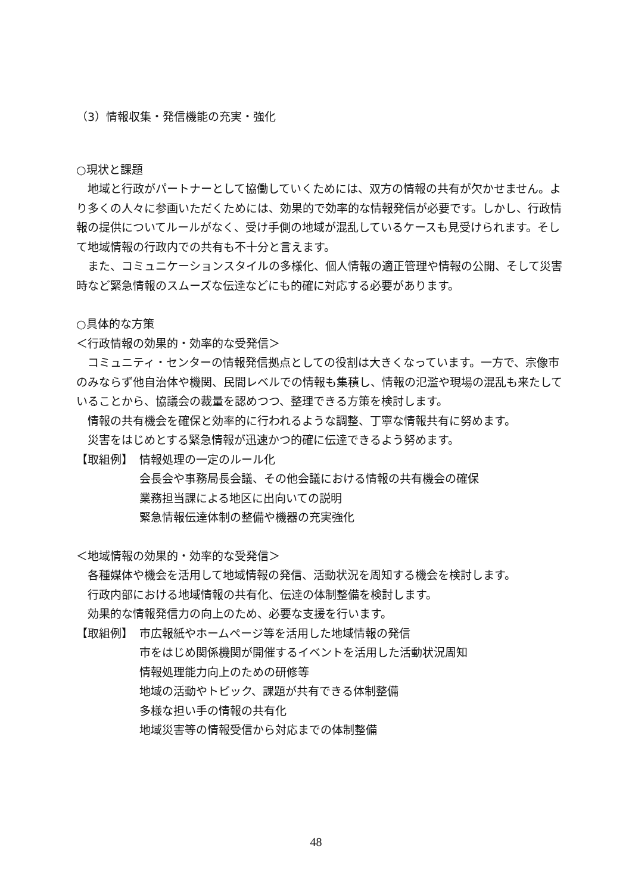（3）情報収集・発信機能の充実・強化
○現状と課題
　地域と行政がパートナーとして協働していくためには、双方の情報の共有が欠かせません。より多くの人々に参画いただくためには、効果的で効率的な情報発信が必要です。しかし、行政情報の提供についてルールがなく、受け手側の地域が混乱しているケースも見受けられます。そして地域情報の行政内での共有も不十分と言えます。
　また、コミュニケーションスタイルの多様化、個人情報の適正管理や情報の公開、そして災害時など緊急情報のスムーズな伝達などにも的確に対応する必要があります。
○具体的な方策
＜行政情報の効果的・効率的な受発信＞
　コミュニティ・センターの情報発信拠点としての役割は大きくなっています。一方で、宗像市のみならず他自治体や機関、民間レベルでの情報も集積し、情報の氾濫や現場の混乱も来たしていることから、協議会の裁量を認めつつ、整理できる方策を検討します。
　情報の共有機会を確保と効率的に行われるような調整、丁寧な情報共有に努めます。
　災害をはじめとする緊急情報が迅速かつ的確に伝達できるよう努めます。
【取組例】 情報処理の一定のルール化
会長会や事務局長会議、その他会議における情報の共有機会の確保
業務担当課による地区に出向いての説明
緊急情報伝達体制の整備や機器の充実強化
＜地域情報の効果的・効率的な受発信＞
　各種媒体や機会を活用して地域情報の発信、活動状況を周知する機会を検討します。
　行政内部における地域情報の共有化、伝達の体制整備を検討します。
　効果的な情報発信力の向上のため、必要な支援を行います。
【取組例】 市広報紙やホームページ等を活用した地域情報の発信
市をはじめ関係機関が開催するイベントを活用した活動状況周知
情報処理能力向上のための研修等
地域の活動やトピック、課題が共有できる体制整備
多様な担い手の情報の共有化
地域災害等の情報受信から対応までの体制整備
48